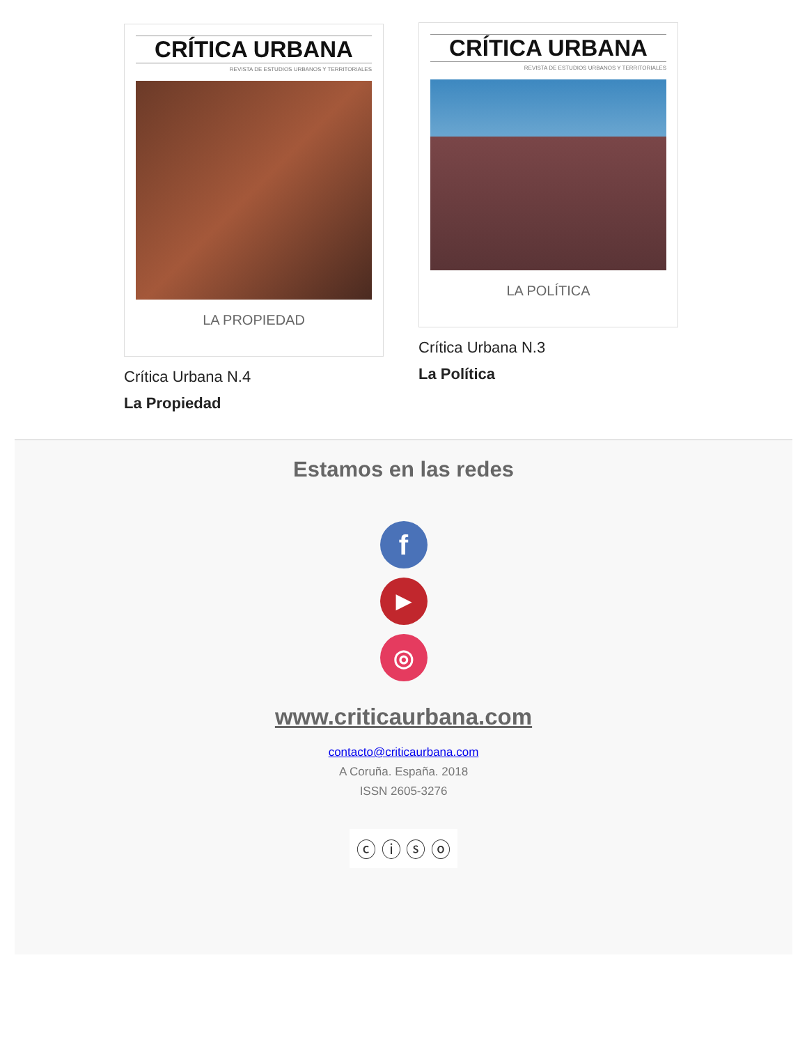CRÍTICA URBANA
REVISTA DE ESTUDIOS URBANOS Y TERRITORIALES
LA PROPIEDAD
Crítica Urbana N.4
La Propiedad
CRÍTICA URBANA
REVISTA DE ESTUDIOS URBANOS Y TERRITORIALES
LA POLÍTICA
Crítica Urbana N.3
La Política
Estamos en las redes
f
▶
◎
www.criticaurbana.com
contacto@criticaurbana.com
A Coruña. España. 2018
ISSN 2605-3276
ⓒ ⓘ ⓢ ⓞ